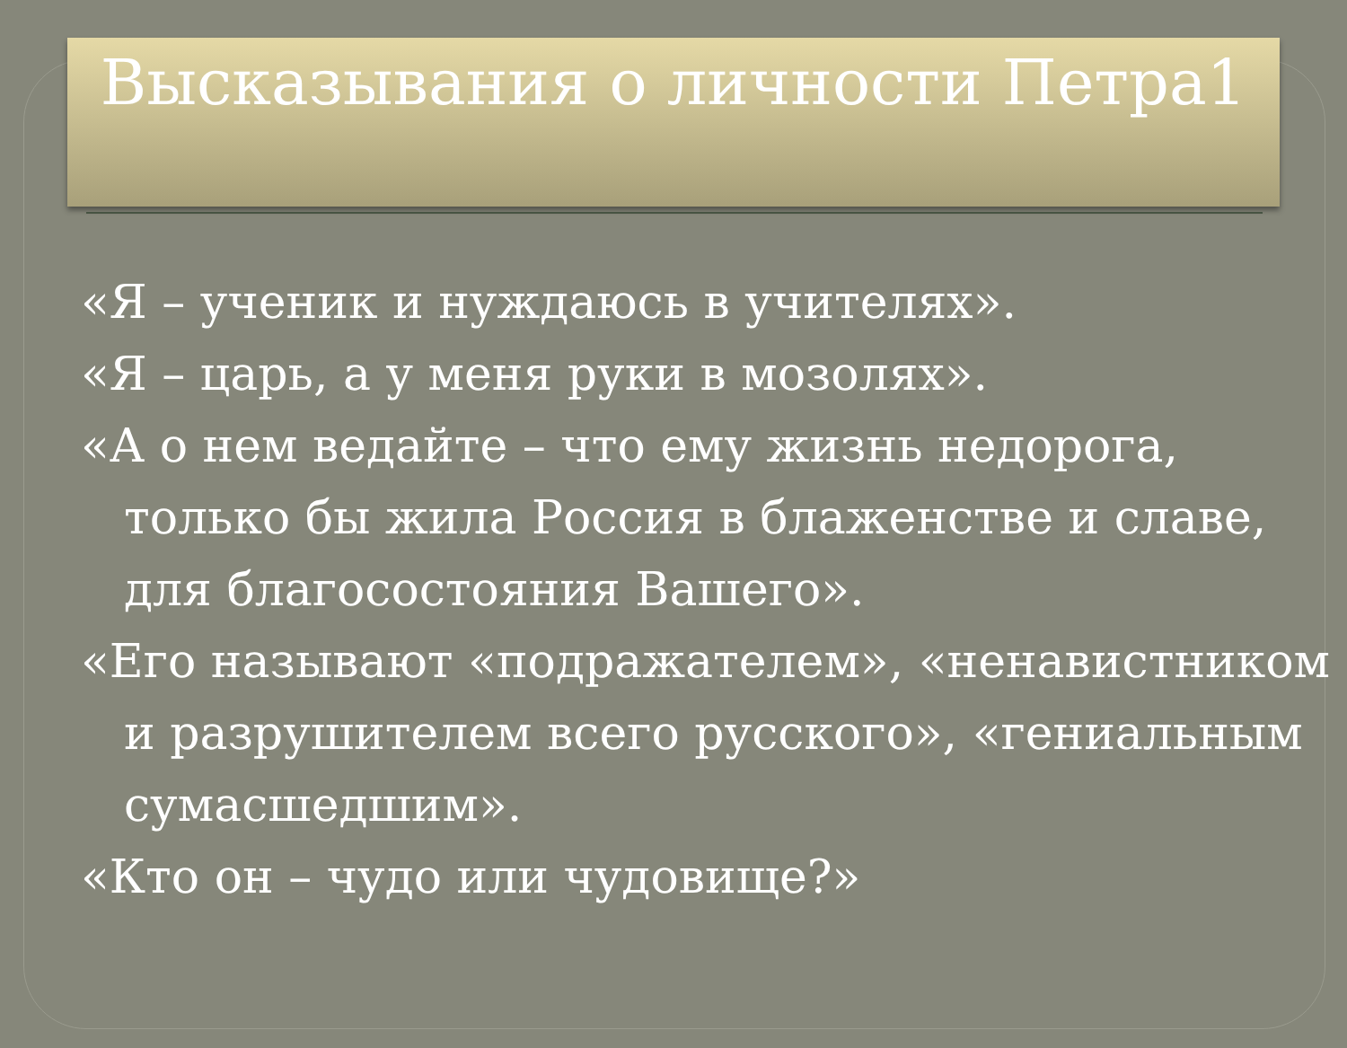Высказывания о личности Петра1
«Я – ученик и нуждаюсь в учителях».
«Я – царь, а у меня руки в мозолях».
«А о нем ведайте – что ему жизнь недорога, только бы жила Россия в блаженстве и славе, для благосостояния Вашего».
«Его называют «подражателем», «ненавистником и разрушителем всего русского», «гениальным сумасшедшим».
«Кто он – чудо или чудовище?»